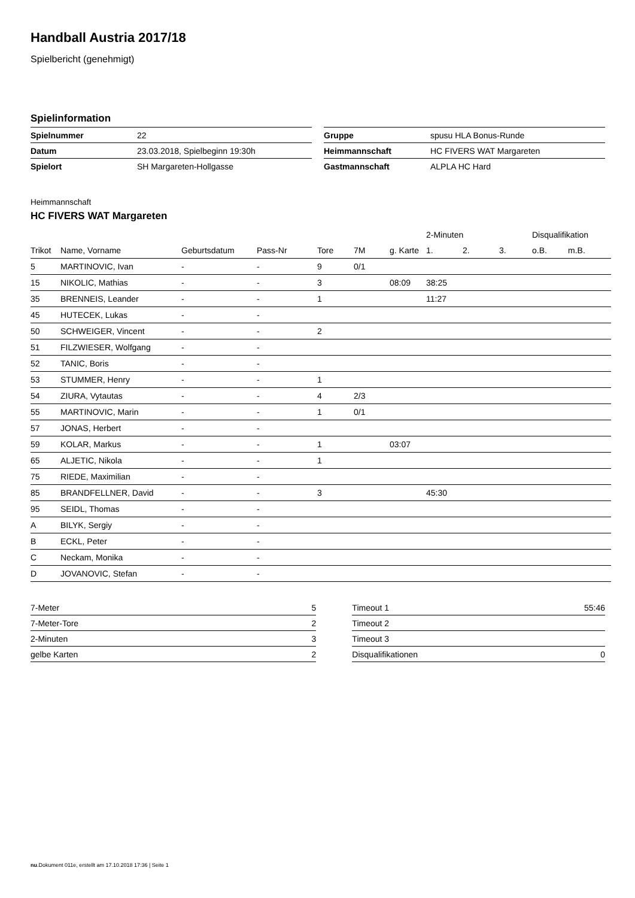Handball Austria 2017/18
Spielbericht (genehmigt)
Spielinformation
| Spielnummer | 22 |
| Datum | 23.03.2018, Spielbeginn 19:30h |
| Spielort | SH Margareten-Hollgasse |
| Gruppe | spusu HLA Bonus-Runde |
| Heimmannschaft | HC FIVERS WAT Margareten |
| Gastmannschaft | ALPLA HC Hard |
Heimmannschaft
HC FIVERS WAT Margareten
| | | | | | | | 2-Minuten | | | Disqualifikation | |
| --- | --- | --- | --- | --- | --- | --- | --- | --- | --- | --- | --- |
| Trikot | Name, Vorname | Geburtsdatum | Pass-Nr | Tore | 7M | g. Karte | 1. | 2. | 3. | o.B. | m.B. |
| 5 | MARTINOVIC, Ivan | - | - | 9 | 0/1 | | | | | | |
| 15 | NIKOLIC, Mathias | - | - | 3 | | 08:09 | 38:25 | | | | |
| 35 | BRENNEIS, Leander | - | - | 1 | | | 11:27 | | | | |
| 45 | HUTECEK, Lukas | - | - | | | | | | | | |
| 50 | SCHWEIGER, Vincent | - | - | 2 | | | | | | | |
| 51 | FILZWIESER, Wolfgang | - | - | | | | | | | | |
| 52 | TANIC, Boris | - | - | | | | | | | | |
| 53 | STUMMER, Henry | - | - | 1 | | | | | | | |
| 54 | ZIURA, Vytautas | - | - | 4 | 2/3 | | | | | | |
| 55 | MARTINOVIC, Marin | - | - | 1 | 0/1 | | | | | | |
| 57 | JONAS, Herbert | - | - | | | | | | | | |
| 59 | KOLAR, Markus | - | - | 1 | | 03:07 | | | | | |
| 65 | ALJETIC, Nikola | - | - | 1 | | | | | | | |
| 75 | RIEDE, Maximilian | - | - | | | | | | | | |
| 85 | BRANDFELLNER, David | - | - | 3 | | | 45:30 | | | | |
| 95 | SEIDL, Thomas | - | - | | | | | | | | |
| A | BILYK, Sergiy | - | - | | | | | | | | |
| B | ECKL, Peter | - | - | | | | | | | | |
| C | Neckam, Monika | - | - | | | | | | | | |
| D | JOVANOVIC, Stefan | - | - | | | | | | | | |
| 7-Meter | 5 |
| 7-Meter-Tore | 2 |
| 2-Minuten | 3 |
| gelbe Karten | 2 |
| Timeout 1 | 55:46 |
| Timeout 2 | |
| Timeout 3 | |
| Disqualifikationen | 0 |
nu.Dokument 011e, erstellt am 17.10.2018 17:36 | Seite 1